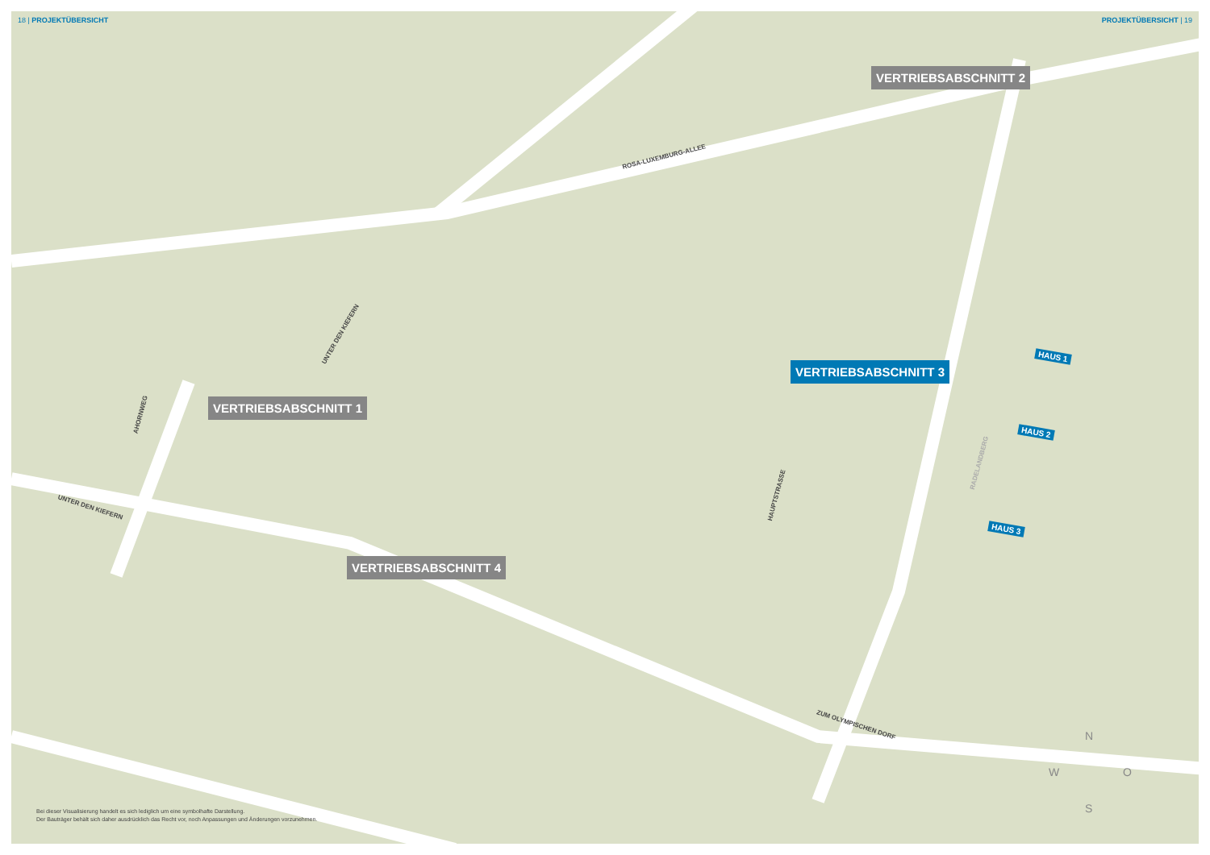18 | PROJEKTÜBERSICHT PROJEKTÜBERSICHT | 19
VERTRIEBSABSCHNITT 2
VERTRIEBSABSCHNITT 1
VERTRIEBSABSCHNITT 3
VERTRIEBSABSCHNITT 4
HAUS 1
HAUS 2
HAUS 3
ROSA-LUXEMBURG-ALLEE
UNTER DEN KIEFERN
AHORNWEG
UNTER DEN KIEFERN
HAUPTSTRASSE
RADELANDBERG
ZUM OLYMPISCHEN DORF
N
W O
S
Bei dieser Visualisierung handelt es sich lediglich um eine symbolhafte Darstellung.
Der Bauträger behält sich daher ausdrücklich das Recht vor, noch Anpassungen und Änderungen vorzunehmen.